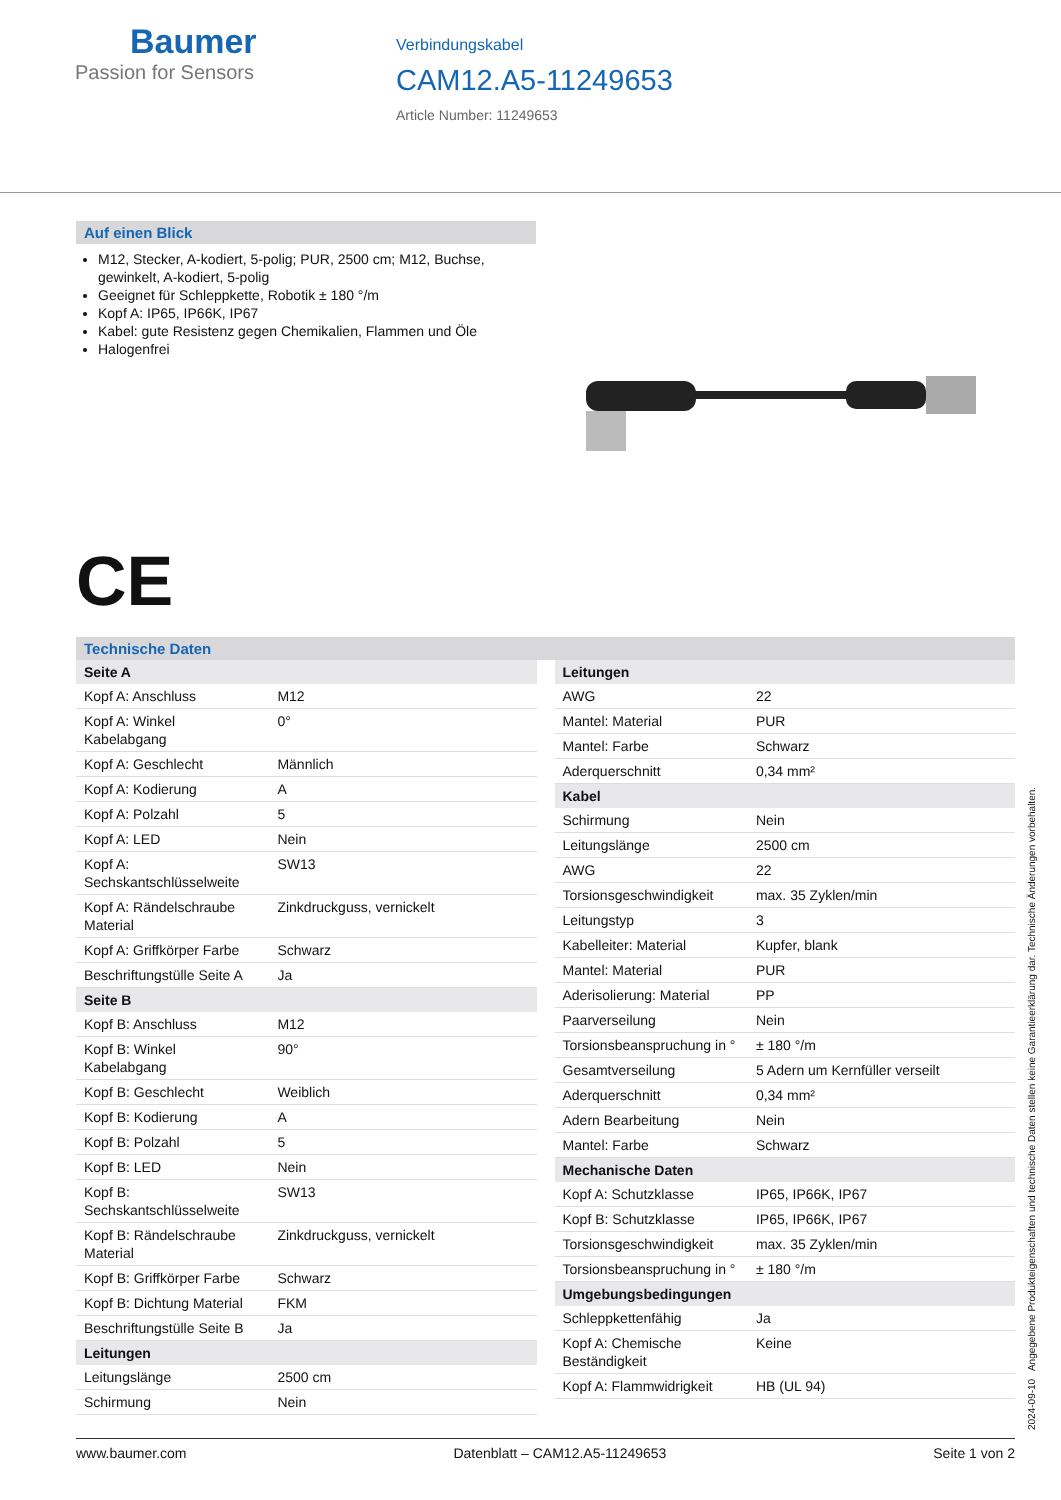Baumer
Passion for Sensors
Verbindungskabel
CAM12.A5-11249653
Article Number: 11249653
Auf einen Blick
M12, Stecker, A-kodiert, 5-polig; PUR, 2500 cm; M12, Buchse, gewinkelt, A-kodiert, 5-polig
Geeignet für Schleppkette, Robotik ± 180 °/m
Kopf A: IP65, IP66K, IP67
Kabel: gute Resistenz gegen Chemikalien, Flammen und Öle
Halogenfrei
CE
Technische Daten
| Seite A | |
| Kopf A: Anschluss | M12 |
| Kopf A: Winkel Kabelabgang | 0° |
| Kopf A: Geschlecht | Männlich |
| Kopf A: Kodierung | A |
| Kopf A: Polzahl | 5 |
| Kopf A: LED | Nein |
| Kopf A: Sechskantschlüsselweite | SW13 |
| Kopf A: Rändelschraube Material | Zinkdruckguss, vernickelt |
| Kopf A: Griffkörper Farbe | Schwarz |
| Beschriftungstülle Seite A | Ja |
| Seite B | |
| Kopf B: Anschluss | M12 |
| Kopf B: Winkel Kabelabgang | 90° |
| Kopf B: Geschlecht | Weiblich |
| Kopf B: Kodierung | A |
| Kopf B: Polzahl | 5 |
| Kopf B: LED | Nein |
| Kopf B: Sechskantschlüsselweite | SW13 |
| Kopf B: Rändelschraube Material | Zinkdruckguss, vernickelt |
| Kopf B: Griffkörper Farbe | Schwarz |
| Kopf B: Dichtung Material | FKM |
| Beschriftungstülle Seite B | Ja |
| Leitungen | |
| Leitungslänge | 2500 cm |
| Schirmung | Nein |
| Leitungen | |
| AWG | 22 |
| Mantel: Material | PUR |
| Mantel: Farbe | Schwarz |
| Aderquerschnitt | 0,34 mm² |
| Kabel | |
| Schirmung | Nein |
| Leitungslänge | 2500 cm |
| AWG | 22 |
| Torsionsgeschwindigkeit | max. 35 Zyklen/min |
| Leitungstyp | 3 |
| Kabelleiter: Material | Kupfer, blank |
| Mantel: Material | PUR |
| Aderisolierung: Material | PP |
| Paarverseilung | Nein |
| Torsionsbeanspruchung in ° | ± 180 °/m |
| Gesamtverseilung | 5 Adern um Kernfüller verseilt |
| Aderquerschnitt | 0,34 mm² |
| Adern Bearbeitung | Nein |
| Mantel: Farbe | Schwarz |
| Mechanische Daten | |
| Kopf A: Schutzklasse | IP65, IP66K, IP67 |
| Kopf B: Schutzklasse | IP65, IP66K, IP67 |
| Torsionsgeschwindigkeit | max. 35 Zyklen/min |
| Torsionsbeanspruchung in ° | ± 180 °/m |
| Umgebungsbedingungen | |
| Schleppkettenfähig | Ja |
| Kopf A: Chemische Beständigkeit | Keine |
| Kopf A: Flammwidrigkeit | HB (UL 94) |
2024-09-10 Angegebene Produkteigenschaften und technische Daten stellen keine Garantieerklärung dar. Technische Änderungen vorbehalten.
www.baumer.com Datenblatt – CAM12.A5-11249653 Seite 1 von 2